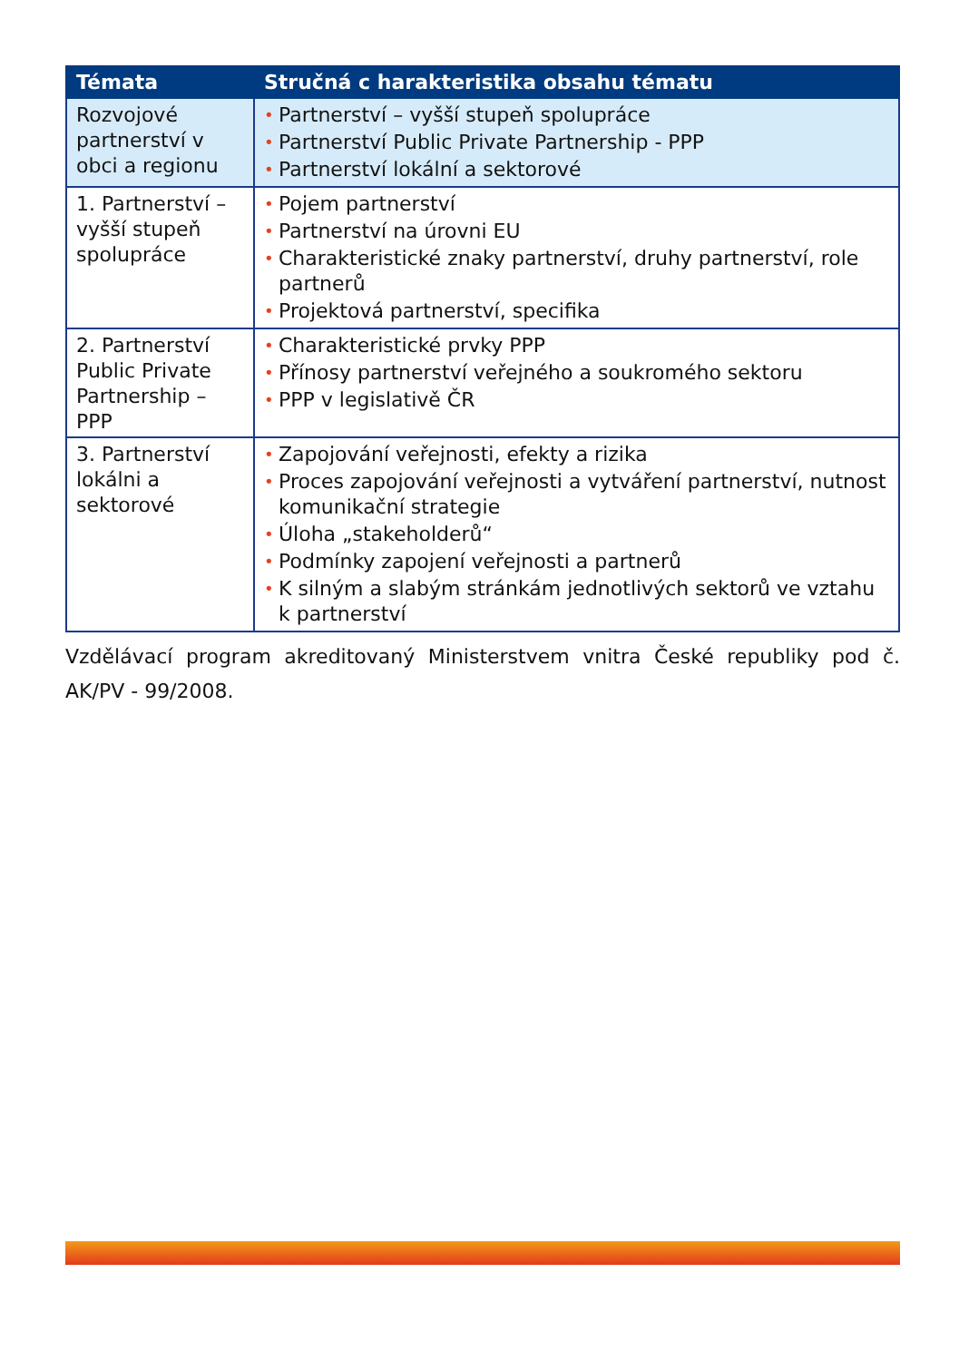| Témata | Stručná c harakteristika obsahu tématu |
| --- | --- |
| Rozvojové partnerství v obci a regionu | • Partnerství – vyšší stupeň spolupráce • Partnerství Public Private Partnership - PPP • Partnerství lokální a sektorové |
| 1. Partnerství – vyšší stupeň spolupráce | • Pojem partnerství • Partnerství na úrovni EU • Charakteristické znaky partnerství, druhy partnerství, role partnerů • Projektová partnerství, specifika |
| 2. Partnerství Public Private Partnership – PPP | • Charakteristické prvky PPP • Přínosy partnerství veřejného a soukromého sektoru • PPP v legislativě ČR |
| 3. Partnerství lokálni a sektorové | • Zapojování veřejnosti, efekty a rizika • Proces zapojování veřejnosti a vytváření partnerství, nutnost komunikační strategie • Úloha „stakeholderů“ • Podmínky zapojení veřejnosti a partnerů • K silným a slabým stránkám jednotlivých sektorů ve vztahu k partnerství |
Vzdělávací program akreditovaný Ministerstvem vnitra České republiky pod č. AK/PV - 99/2008.